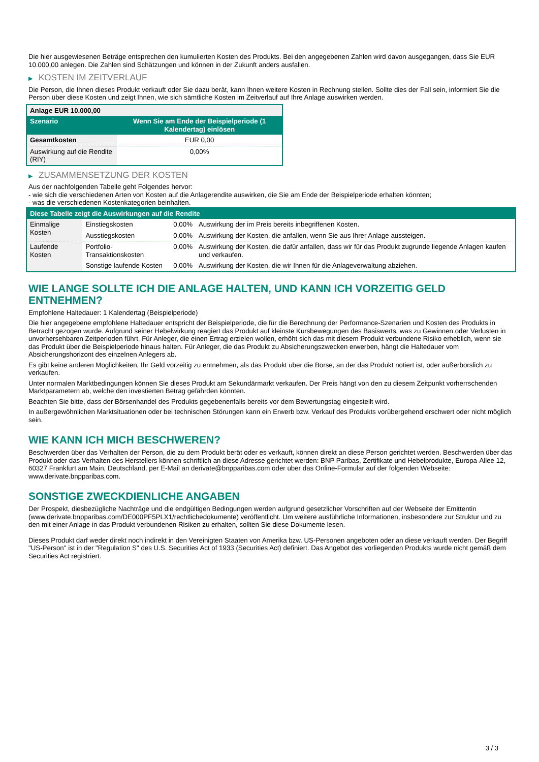Die hier ausgewiesenen Beträge entsprechen den kumulierten Kosten des Produkts. Bei den angegebenen Zahlen wird davon ausgegangen, dass Sie EUR 10.000,00 anlegen. Die Zahlen sind Schätzungen und können in der Zukunft anders ausfallen.
▶ KOSTEN IM ZEITVERLAUF
Die Person, die Ihnen dieses Produkt verkauft oder Sie dazu berät, kann Ihnen weitere Kosten in Rechnung stellen. Sollte dies der Fall sein, informiert Sie die Person über diese Kosten und zeigt Ihnen, wie sich sämtliche Kosten im Zeitverlauf auf Ihre Anlage auswirken werden.
| Anlage EUR 10.000,00 | |
| --- | --- |
| Szenario | Wenn Sie am Ende der Beispielperiode (1 Kalendertag) einlösen |
| Gesamtkosten | EUR 0,00 |
| Auswirkung auf die Rendite (RIY) | 0,00% |
▶ ZUSAMMENSETZUNG DER KOSTEN
Aus der nachfolgenden Tabelle geht Folgendes hervor:
- wie sich die verschiedenen Arten von Kosten auf die Anlagerendite auswirken, die Sie am Ende der Beispielperiode erhalten könnten;
- was die verschiedenen Kostenkategorien beinhalten.
| Diese Tabelle zeigt die Auswirkungen auf die Rendite | | | |
| --- | --- | --- | --- |
| Einmalige Kosten | Einstiegskosten | 0,00% | Auswirkung der im Preis bereits inbegriffenen Kosten. |
| | Ausstiegskosten | 0,00% | Auswirkung der Kosten, die anfallen, wenn Sie aus Ihrer Anlage aussteigen. |
| Laufende Kosten | Portfolio-Transaktionskosten | 0,00% | Auswirkung der Kosten, die dafür anfallen, dass wir für das Produkt zugrunde liegende Anlagen kaufen und verkaufen. |
| | Sonstige laufende Kosten | 0,00% | Auswirkung der Kosten, die wir Ihnen für die Anlageverwaltung abziehen. |
WIE LANGE SOLLTE ICH DIE ANLAGE HALTEN, UND KANN ICH VORZEITIG GELD ENTNEHMEN?
Empfohlene Haltedauer: 1 Kalendertag (Beispielperiode)
Die hier angegebene empfohlene Haltedauer entspricht der Beispielperiode, die für die Berechnung der Performance-Szenarien und Kosten des Produkts in Betracht gezogen wurde. Aufgrund seiner Hebelwirkung reagiert das Produkt auf kleinste Kursbewegungen des Basiswerts, was zu Gewinnen oder Verlusten in unvorhersehbaren Zeitperioden führt. Für Anleger, die einen Ertrag erzielen wollen, erhöht sich das mit diesem Produkt verbundene Risiko erheblich, wenn sie das Produkt über die Beispielperiode hinaus halten. Für Anleger, die das Produkt zu Absicherungszwecken erwerben, hängt die Haltedauer vom Absicherungshorizont des einzelnen Anlegers ab.
Es gibt keine anderen Möglichkeiten, Ihr Geld vorzeitig zu entnehmen, als das Produkt über die Börse, an der das Produkt notiert ist, oder außerbörslich zu verkaufen.
Unter normalen Marktbedingungen können Sie dieses Produkt am Sekundärmarkt verkaufen. Der Preis hängt von den zu diesem Zeitpunkt vorherrschenden Marktparametern ab, welche den investierten Betrag gefährden könnten.
Beachten Sie bitte, dass der Börsenhandel des Produkts gegebenenfalls bereits vor dem Bewertungstag eingestellt wird.
In außergewöhnlichen Marktsituationen oder bei technischen Störungen kann ein Erwerb bzw. Verkauf des Produkts vorübergehend erschwert oder nicht möglich sein.
WIE KANN ICH MICH BESCHWEREN?
Beschwerden über das Verhalten der Person, die zu dem Produkt berät oder es verkauft, können direkt an diese Person gerichtet werden. Beschwerden über das Produkt oder das Verhalten des Herstellers können schriftlich an diese Adresse gerichtet werden: BNP Paribas, Zertifikate und Hebelprodukte, Europa-Allee 12, 60327 Frankfurt am Main, Deutschland, per E-Mail an derivate@bnpparibas.com oder über das Online-Formular auf der folgenden Webseite: www.derivate.bnpparibas.com.
SONSTIGE ZWECKDIENLICHE ANGABEN
Der Prospekt, diesbezügliche Nachträge und die endgültigen Bedingungen werden aufgrund gesetzlicher Vorschriften auf der Webseite der Emittentin (www.derivate.bnpparibas.com/DE000PF5PLX1/rechtlichedokumente) veröffentlicht. Um weitere ausführliche Informationen, insbesondere zur Struktur und zu den mit einer Anlage in das Produkt verbundenen Risiken zu erhalten, sollten Sie diese Dokumente lesen.
Dieses Produkt darf weder direkt noch indirekt in den Vereinigten Staaten von Amerika bzw. US-Personen angeboten oder an diese verkauft werden. Der Begriff "US-Person" ist in der "Regulation S" des U.S. Securities Act of 1933 (Securities Act) definiert. Das Angebot des vorliegenden Produkts wurde nicht gemäß dem Securities Act registriert.
3 / 3